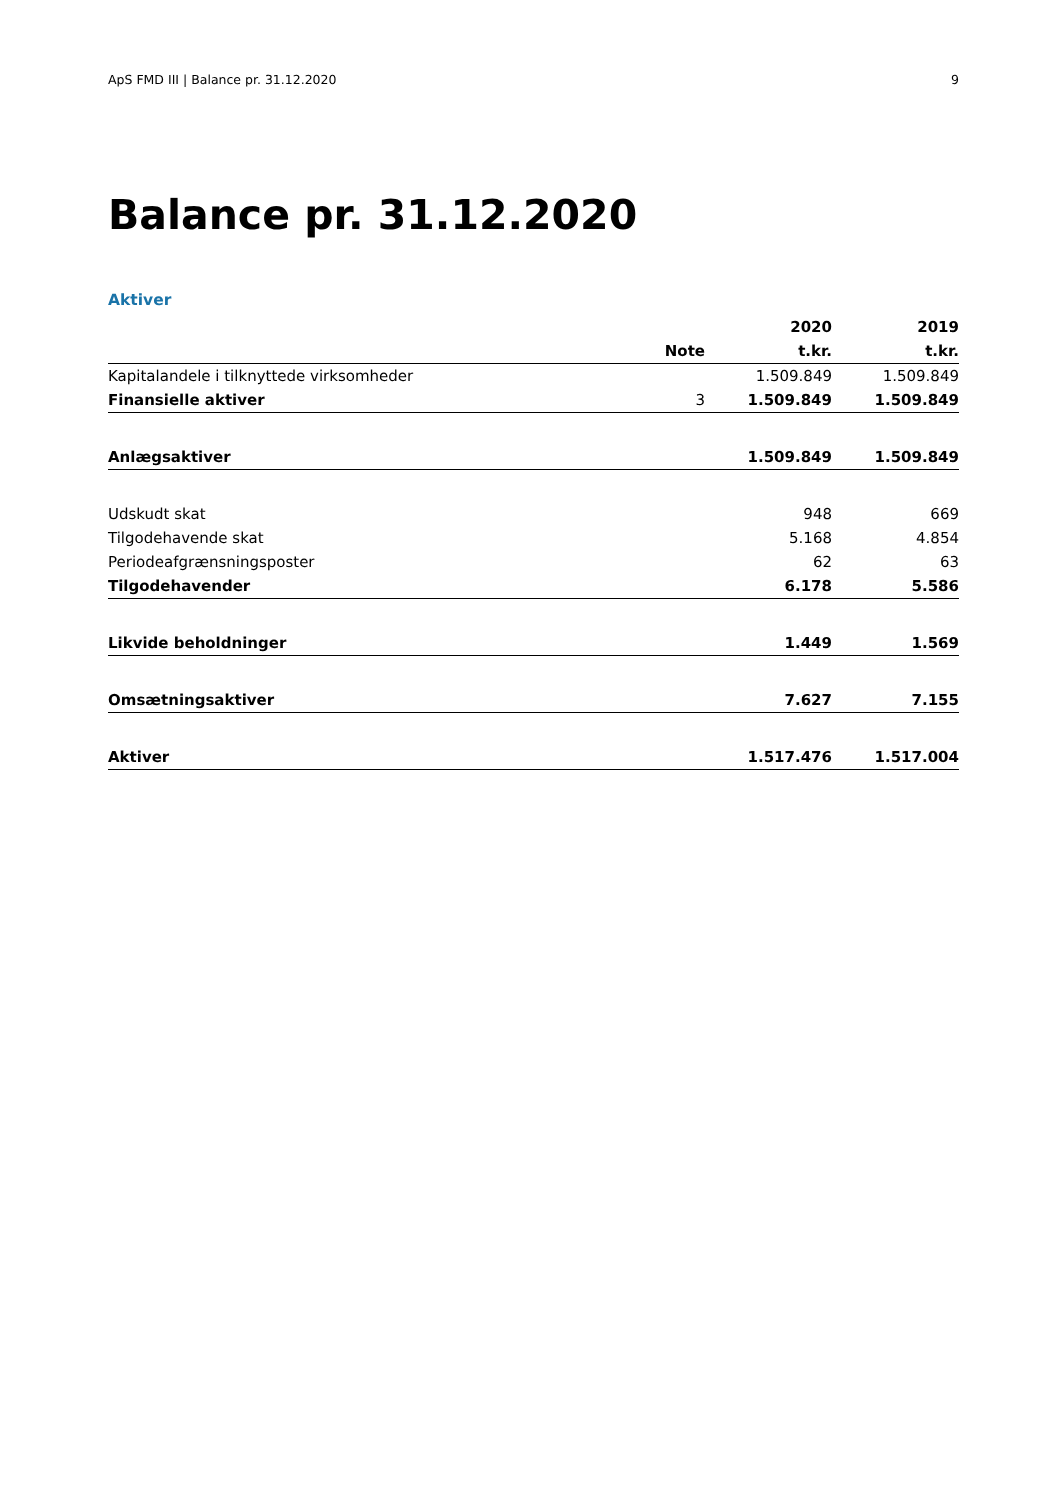ApS FMD III | Balance pr. 31.12.2020 9
Balance pr. 31.12.2020
Aktiver
| | | 2020 | 2019 |
| --- | --- | --- | --- |
| | Note | t.kr. | t.kr. |
| Kapitalandele i tilknyttede virksomheder | | 1.509.849 | 1.509.849 |
| Finansielle aktiver | 3 | 1.509.849 | 1.509.849 |
| Anlægsaktiver | | 1.509.849 | 1.509.849 |
| Udskudt skat | | 948 | 669 |
| Tilgodehavende skat | | 5.168 | 4.854 |
| Periodeafgrænsningsposter | | 62 | 63 |
| Tilgodehavender | | 6.178 | 5.586 |
| Likvide beholdninger | | 1.449 | 1.569 |
| Omsætningsaktiver | | 7.627 | 7.155 |
| Aktiver | | 1.517.476 | 1.517.004 |